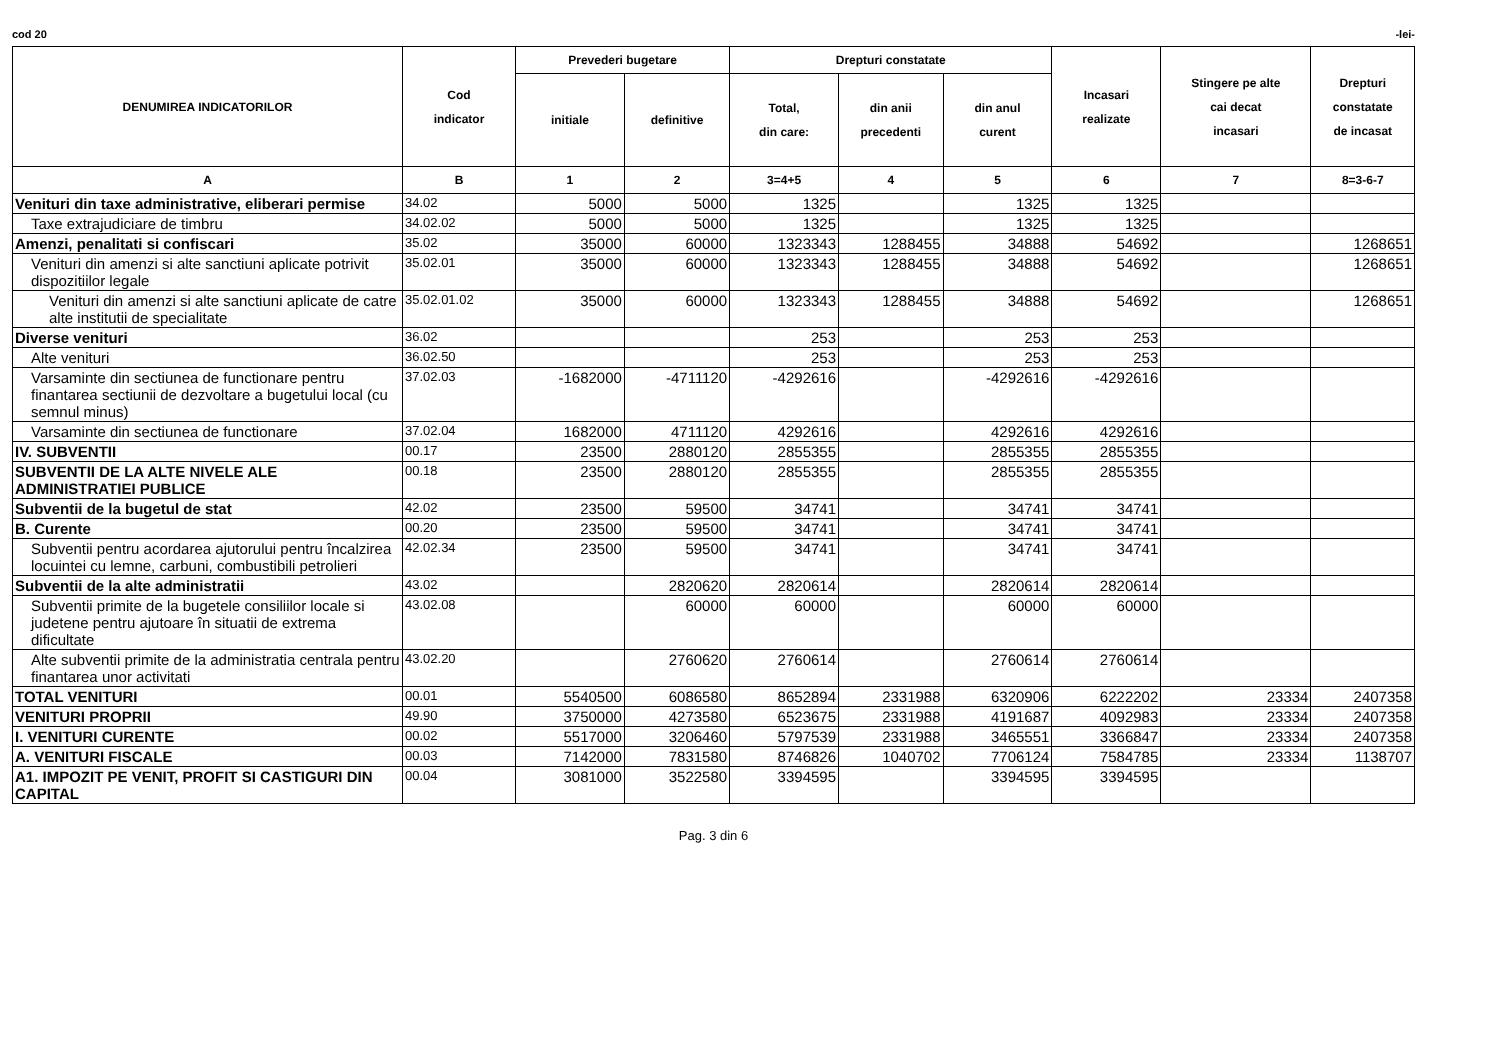cod 20 -lei-
| DENUMIREA INDICATORILOR | Cod indicator | Prevederi bugetare | | Drepturi constatate | | | Incasari realizate | Stingere pe alte cai decat incasari | Drepturi constatate de incasat |
| --- | --- | --- | --- | --- | --- | --- | --- | --- | --- |
| | | initiale | definitive | Total, din care: | din anii precedenti | din anul curent | | | |
| A | B | 1 | 2 | 3=4+5 | 4 | 5 | 6 | 7 | 8=3-6-7 |
| Venituri din taxe administrative, eliberari permise | 34.02 | 5000 | 5000 | 1325 | | 1325 | 1325 | | |
| Taxe extrajudiciare de timbru | 34.02.02 | 5000 | 5000 | 1325 | | 1325 | 1325 | | |
| Amenzi, penalitati si confiscari | 35.02 | 35000 | 60000 | 1323343 | 1288455 | 34888 | 54692 | | 1268651 |
| Venituri din amenzi si alte sanctiuni aplicate potrivit dispozitiilor legale | 35.02.01 | 35000 | 60000 | 1323343 | 1288455 | 34888 | 54692 | | 1268651 |
| Venituri din amenzi si alte sanctiuni aplicate de catre alte institutii de specialitate | 35.02.01.02 | 35000 | 60000 | 1323343 | 1288455 | 34888 | 54692 | | 1268651 |
| Diverse venituri | 36.02 | | | 253 | | 253 | 253 | | |
| Alte venituri | 36.02.50 | | | 253 | | 253 | 253 | | |
| Varsaminte din sectiunea de functionare pentru finantarea sectiunii de dezvoltare a bugetului local (cu semnul minus) | 37.02.03 | -1682000 | -4711120 | -4292616 | | -4292616 | -4292616 | | |
| Varsaminte din sectiunea de functionare | 37.02.04 | 1682000 | 4711120 | 4292616 | | 4292616 | 4292616 | | |
| IV. SUBVENTII | 00.17 | 23500 | 2880120 | 2855355 | | 2855355 | 2855355 | | |
| SUBVENTII DE LA ALTE NIVELE ALE ADMINISTRATIEI PUBLICE | 00.18 | 23500 | 2880120 | 2855355 | | 2855355 | 2855355 | | |
| Subventii de la bugetul de stat | 42.02 | 23500 | 59500 | 34741 | | 34741 | 34741 | | |
| B. Curente | 00.20 | 23500 | 59500 | 34741 | | 34741 | 34741 | | |
| Subventii pentru acordarea ajutorului pentru încalzirea locuintei cu lemne, carbuni, combustibili petrolieri | 42.02.34 | 23500 | 59500 | 34741 | | 34741 | 34741 | | |
| Subventii de la alte administratii | 43.02 | | 2820620 | 2820614 | | 2820614 | 2820614 | | |
| Subventii primite de la bugetele consiliilor locale si judetene pentru ajutoare în situatii de extrema dificultate | 43.02.08 | | 60000 | 60000 | | 60000 | 60000 | | |
| Alte subventii primite de la administratia centrala pentru finantarea unor activitati | 43.02.20 | | 2760620 | 2760614 | | 2760614 | 2760614 | | |
| TOTAL VENITURI | 00.01 | 5540500 | 6086580 | 8652894 | 2331988 | 6320906 | 6222202 | 23334 | 2407358 |
| VENITURI PROPRII | 49.90 | 3750000 | 4273580 | 6523675 | 2331988 | 4191687 | 4092983 | 23334 | 2407358 |
| I. VENITURI CURENTE | 00.02 | 5517000 | 3206460 | 5797539 | 2331988 | 3465551 | 3366847 | 23334 | 2407358 |
| A. VENITURI FISCALE | 00.03 | 7142000 | 7831580 | 8746826 | 1040702 | 7706124 | 7584785 | 23334 | 1138707 |
| A1. IMPOZIT PE VENIT, PROFIT SI CASTIGURI DIN CAPITAL | 00.04 | 3081000 | 3522580 | 3394595 | | 3394595 | 3394595 | | |
Pag. 3 din 6